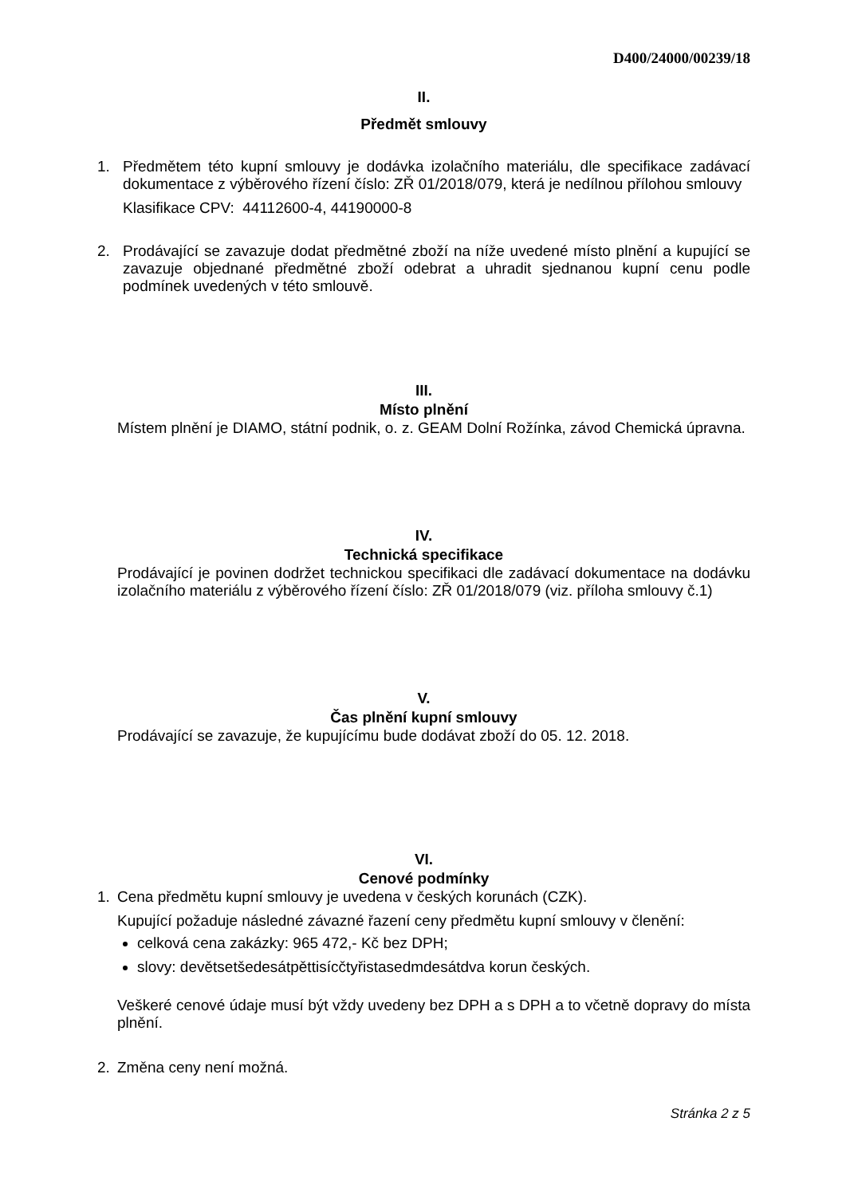D400/24000/00239/18
II.
Předmět smlouvy
1. Předmětem této kupní smlouvy je dodávka izolačního materiálu, dle specifikace zadávací dokumentace z výběrového řízení číslo: ZŘ 01/2018/079, která je nedílnou přílohou smlouvy
Klasifikace CPV: 44112600-4, 44190000-8
2. Prodávající se zavazuje dodat předmětné zboží na níže uvedené místo plnění a kupující se zavazuje objednané předmětné zboží odebrat a uhradit sjednanou kupní cenu podle podmínek uvedených v této smlouvě.
III.
Místo plnění
Místem plnění je DIAMO, státní podnik, o. z. GEAM Dolní Rožínka, závod Chemická úpravna.
IV.
Technická specifikace
Prodávající je povinen dodržet technickou specifikaci dle zadávací dokumentace na dodávku izolačního materiálu z výběrového řízení číslo: ZŘ 01/2018/079 (viz. příloha smlouvy č.1)
V.
Čas plnění kupní smlouvy
Prodávající se zavazuje, že kupujícímu bude dodávat zboží do 05. 12. 2018.
VI.
Cenové podmínky
1. Cena předmětu kupní smlouvy je uvedena v českých korunách (CZK).
Kupující požaduje následné závazné řazení ceny předmětu kupní smlouvy v členění:
celková cena zakázky: 965 472,- Kč bez DPH;
slovy: devětsetšedesátpěttisícčtyřistasedmdesátdva korun českých.
Veškeré cenové údaje musí být vždy uvedeny bez DPH a s DPH a to včetně dopravy do místa plnění.
2. Změna ceny není možná.
Stránka 2 z 5